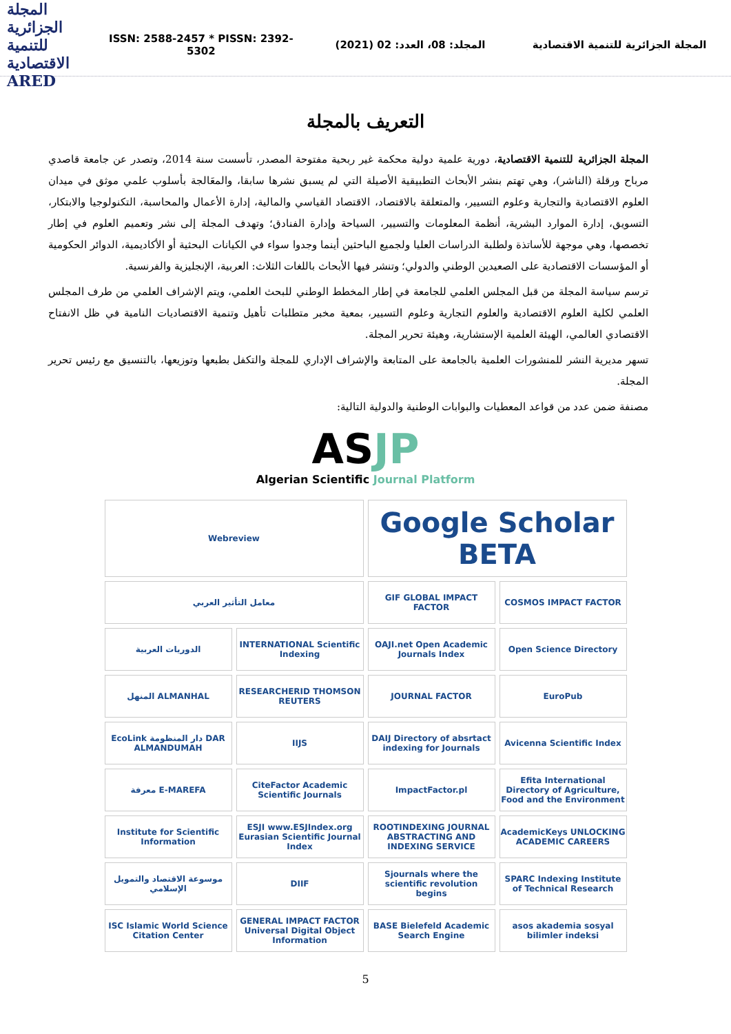المجلة الجزائرية للتنمية الاقتصادية ARED
ISSN: 2588-2457 * PISSN: 2392-5302
المجلد: 08، العدد: 02 (2021)
المجلة الجزائرية للتنمية الاقتصادية
التعريف بالمجلة
المجلة الجزائرية للتنمية الاقتصادية، دورية علمية دولية محكمة غير ربحية مفتوحة المصدر، تأسست سنة 2014، وتصدر عن جامعة قاصدي مرباح ورقلة (الناشر)، وهي تهتم بنشر الأبحاث التطبيقية الأصيلة التي لم يسبق نشرها سابقا، والمعَالجة بأسلوب علمي موثق في ميدان العلوم الاقتصادية والتجارية وعلوم التسيير، والمتعلقة بالاقتصاد، الاقتصاد القياسي والمالية، إدارة الأعمال والمحاسبة، التكنولوجيا والابتكار، التسويق، إدارة الموارد البشرية، أنظمة المعلومات والتسيير، السياحة وإدارة الفنادق؛ وتهدف المجلة إلى نشر وتعميم العلوم في إطار تخصصها، وهي موجهة للأساتذة ولطلبة الدراسات العليا ولجميع الباحثين أينما وجدوا سواء في الكيانات البحثية أو الأكاديمية، الدوائر الحكومية أو المؤسسات الاقتصادية على الصعيدين الوطني والدولي؛ وتنشر فيها الأبحاث باللغات الثلاث: العربية، الإنجليزية والفرنسية.
ترسم سياسة المجلة من قبل المجلس العلمي للجامعة في إطار المخطط الوطني للبحث العلمي، ويتم الإشراف العلمي من طرف المجلس العلمي لكلية العلوم الاقتصادية والعلوم التجارية وعلوم التسيير، بمعية مخبر متطلبات تأهيل وتنمية الاقتصاديات النامية في ظل الانفتاح الاقتصادي العالمي، الهيئة العلمية الإستشارية، وهيئة تحرير المجلة.
تسهر مديرية النشر للمنشورات العلمية بالجامعة على المتابعة والإشراف الإداري للمجلة والتكفل بطبعها وتوزيعها، بالتنسيق مع رئيس تحرير المجلة.
مصنفة ضمن عدد من قواعد المعطيات والبوابات الوطنية والدولية التالية:
AS JP
Algerian Scientific Journal Platform
Webreview
Google Scholar BETA
معامل التأثير العربي
GIF GLOBAL IMPACT FACTOR
COSMOS IMPACT FACTOR
الدوريات العربية
INTERNATIONAL Scientific Indexing
OAJI.net Open Academic Journals Index
Open Science Directory
المنهل ALMANHAL
RESEARCHERID THOMSON REUTERS
JOURNAL FACTOR
EuroPub
EcoLink دار المنظومة DAR ALMANDUMAH
IIJS
DAIJ Directory of absrtact indexing for Journals
Avicenna Scientific Index
معرفة E-MAREFA
CiteFactor Academic Scientific Journals
ImpactFactor.pl
Efita International Directory of Agriculture, Food and the Environment
Institute for Scientific Information
ESJI www.ESJIndex.org Eurasian Scientific Journal Index
ROOTINDEXING JOURNAL ABSTRACTING AND INDEXING SERVICE
AcademicKeys UNLOCKING ACADEMIC CAREERS
موسوعة الاقتصاد والتمويل الإسلامي
DIIF
Sjournals where the scientific revolution begins
SPARC Indexing Institute of Technical Research
ISC Islamic World Science Citation Center
GENERAL IMPACT FACTOR Universal Digital Object Information
BASE Bielefeld Academic Search Engine
asos akademia sosyal bilimler indeksi
5